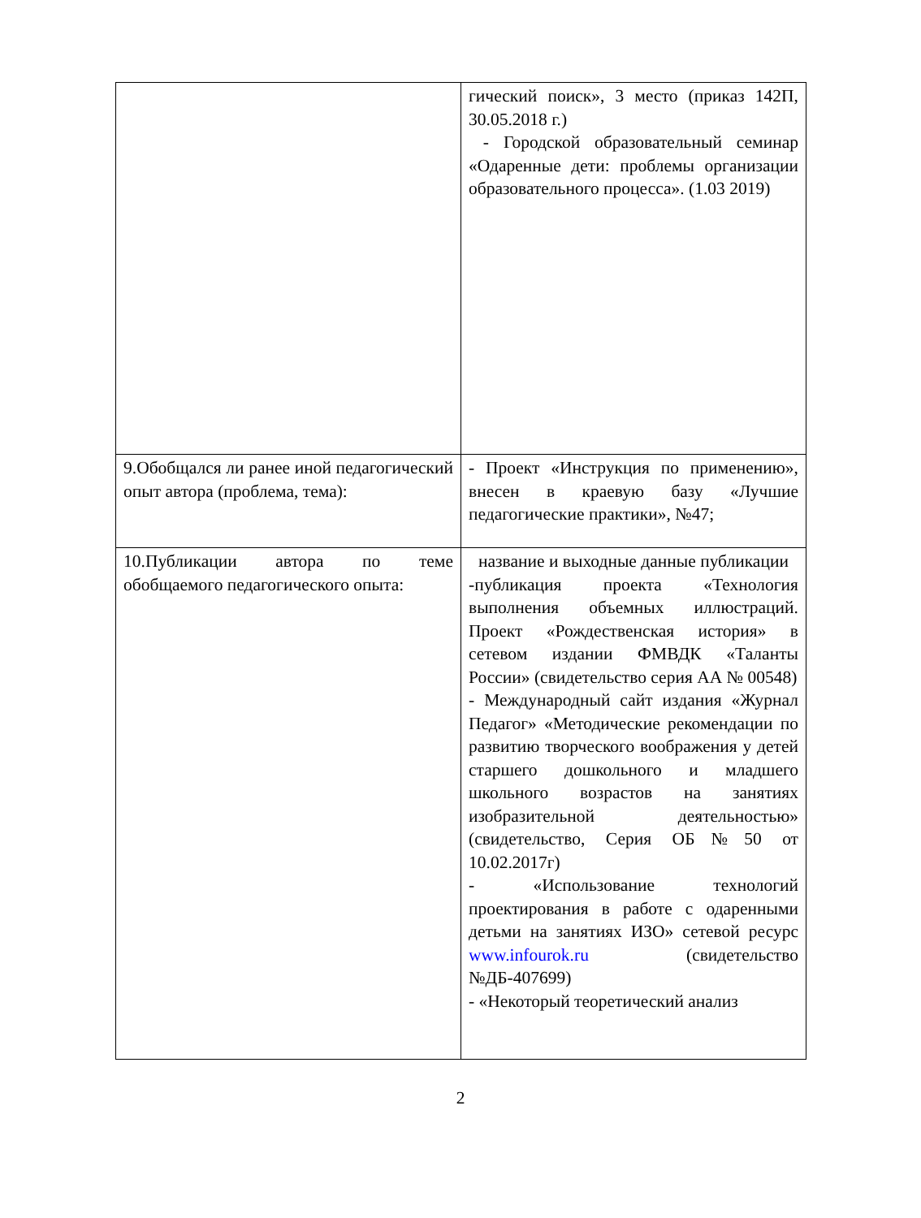| | гический поиск», 3 место (приказ 142П, 30.05.2018 г.) - Городской образовательный семинар «Одаренные дети: проблемы организации образовательного процесса». (1.03 2019) |
| 9.Обобщался ли ранее иной педагогический опыт автора (проблема, тема): | - Проект «Инструкция по применению», внесен в краевую базу «Лучшие педагогические практики», №47; |
| 10.Публикации автора по теме обобщаемого педагогического опыта: | название и выходные данные публикации -публикация проекта «Технология выполнения объемных иллюстраций. Проект «Рождественская история» в сетевом издании ФМВДК «Таланты России» (свидетельство серия АА № 00548) - Международный сайт издания «Журнал Педагог» «Методические рекомендации по развитию творческого воображения у детей старшего дошкольного и младшего школьного возрастов на занятиях изобразительной деятельностью» (свидетельство, Серия ОБ№50 от 10.02.2017г) - «Использование технологий проектирования в работе с одаренными детьми на занятиях ИЗО» сетевой ресурс www.infourok.ru (свидетельство №ДБ-407699) - «Некоторый теоретический анализ |
2